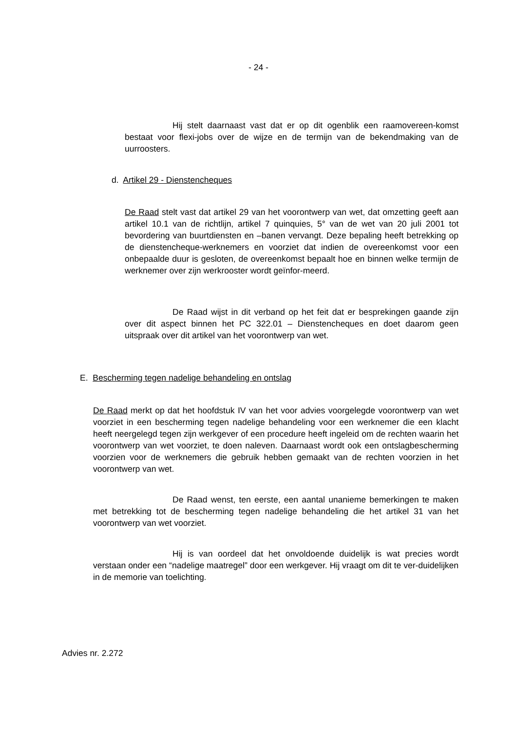- 24 -
Hij stelt daarnaast vast dat er op dit ogenblik een raamovereen-komst bestaat voor flexi-jobs over de wijze en de termijn van de bekendmaking van de uurroosters.
d. Artikel 29 - Dienstencheques
De Raad stelt vast dat artikel 29 van het voorontwerp van wet, dat omzetting geeft aan artikel 10.1 van de richtlijn, artikel 7 quinquies, 5° van de wet van 20 juli 2001 tot bevordering van buurtdiensten en –banen vervangt. Deze bepaling heeft betrekking op de dienstencheque-werknemers en voorziet dat indien de overeenkomst voor een onbepaalde duur is gesloten, de overeenkomst bepaalt hoe en binnen welke termijn de werknemer over zijn werkrooster wordt geïnfor-meerd.
De Raad wijst in dit verband op het feit dat er besprekingen gaande zijn over dit aspect binnen het PC 322.01 – Dienstencheques en doet daarom geen uitspraak over dit artikel van het voorontwerp van wet.
E. Bescherming tegen nadelige behandeling en ontslag
De Raad merkt op dat het hoofdstuk IV van het voor advies voorgelegde voorontwerp van wet voorziet in een bescherming tegen nadelige behandeling voor een werknemer die een klacht heeft neergelegd tegen zijn werkgever of een procedure heeft ingeleid om de rechten waarin het voorontwerp van wet voorziet, te doen naleven. Daarnaast wordt ook een ontslagbescherming voorzien voor de werknemers die gebruik hebben gemaakt van de rechten voorzien in het voorontwerp van wet.
De Raad wenst, ten eerste, een aantal unanieme bemerkingen te maken met betrekking tot de bescherming tegen nadelige behandeling die het artikel 31 van het voorontwerp van wet voorziet.
Hij is van oordeel dat het onvoldoende duidelijk is wat precies wordt verstaan onder een “nadelige maatregel” door een werkgever. Hij vraagt om dit te ver-duidelijken in de memorie van toelichting.
Advies nr. 2.272